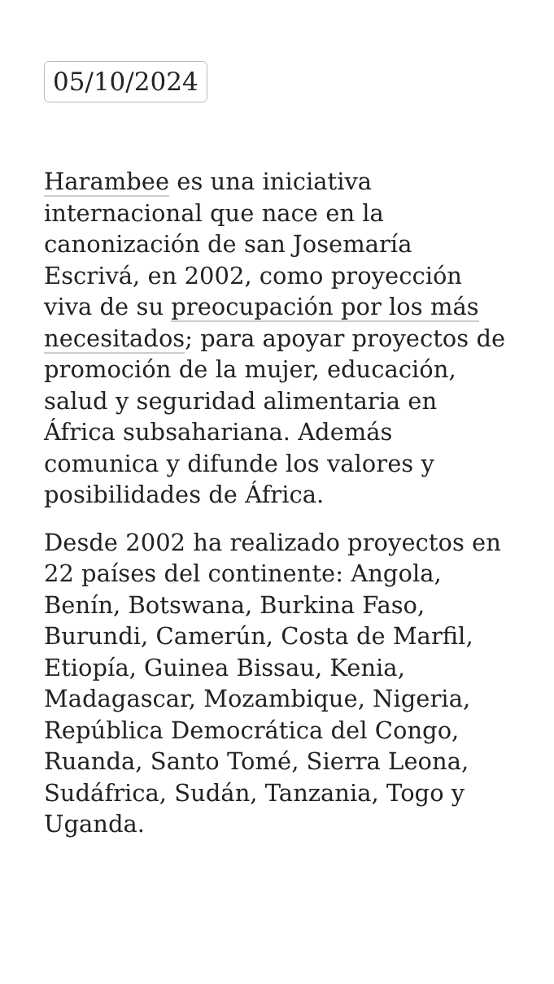05/10/2024
Harambee es una iniciativa internacional que nace en la canonización de san Josemaría Escrivá, en 2002, como proyección viva de su preocupación por los más necesitados; para apoyar proyectos de promoción de la mujer, educación, salud y seguridad alimentaria en África subsahariana. Además comunica y difunde los valores y posibilidades de África.
Desde 2002 ha realizado proyectos en 22 países del continente: Angola, Benín, Botswana, Burkina Faso, Burundi, Camerún, Costa de Marfil, Etiopía, Guinea Bissau, Kenia, Madagascar, Mozambique, Nigeria, República Democrática del Congo, Ruanda, Santo Tomé, Sierra Leona, Sudáfrica, Sudán, Tanzania, Togo y Uganda.